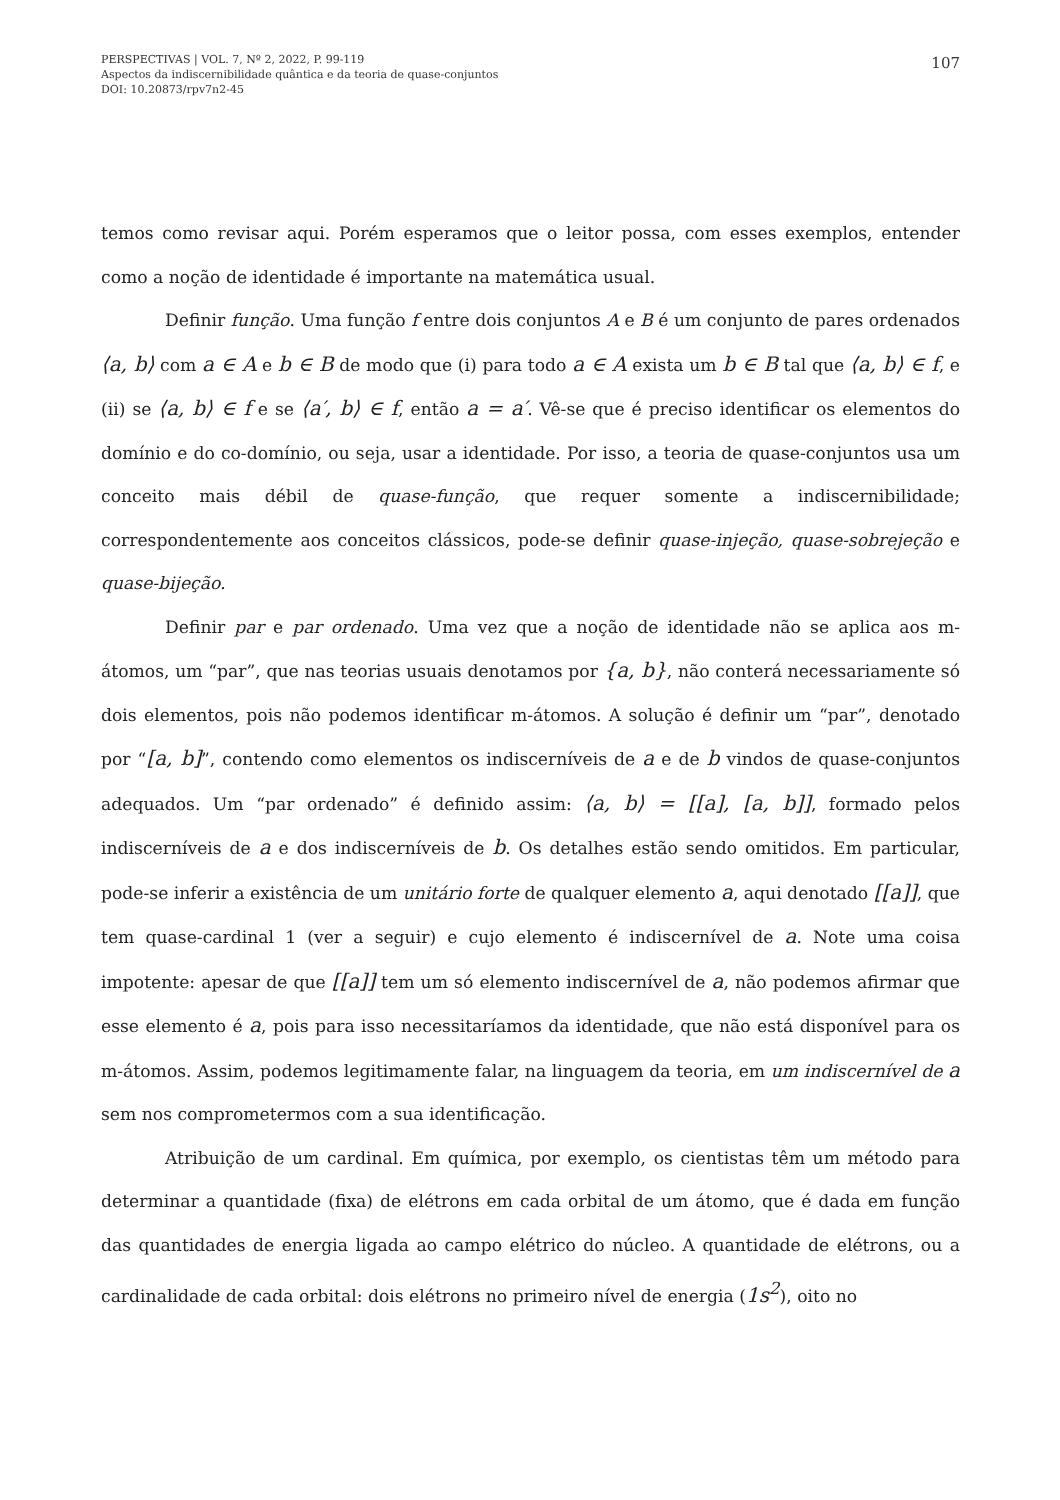PERSPECTIVAS | VOL. 7, Nº 2, 2022, P. 99-119
Aspectos da indiscernibilidade quântica e da teoria de quase-conjuntos
DOI: 10.20873/rpv7n2-45
107
temos como revisar aqui. Porém esperamos que o leitor possa, com esses exemplos, entender como a noção de identidade é importante na matemática usual.
Definir função. Uma função f entre dois conjuntos A e B é um conjunto de pares ordenados ⟨a, b⟩ com a ∈ A e b ∈ B de modo que (i) para todo a ∈ A exista um b ∈ B tal que ⟨a, b⟩ ∈ f, e (ii) se ⟨a, b⟩ ∈ f e se ⟨a′, b⟩ ∈ f, então a = a′. Vê-se que é preciso identificar os elementos do domínio e do co-domínio, ou seja, usar a identidade. Por isso, a teoria de quase-conjuntos usa um conceito mais débil de quase-função, que requer somente a indiscernibilidade; correspondentemente aos conceitos clássicos, pode-se definir quase-injeção, quase-sobrejeção e quase-bijeção.
Definir par e par ordenado. Uma vez que a noção de identidade não se aplica aos m-átomos, um “par”, que nas teorias usuais denotamos por {a, b}, não conterá necessariamente só dois elementos, pois não podemos identificar m-átomos. A solução é definir um “par”, denotado por “[a, b]”, contendo como elementos os indiscerníveis de a e de b vindos de quase-conjuntos adequados. Um “par ordenado” é definido assim: ⟨a, b⟩ = [[a], [a, b]], formado pelos indiscerníveis de a e dos indiscerníveis de b. Os detalhes estão sendo omitidos. Em particular, pode-se inferir a existência de um unitário forte de qualquer elemento a, aqui denotado [[a]], que tem quase-cardinal 1 (ver a seguir) e cujo elemento é indiscernível de a. Note uma coisa impotente: apesar de que [[a]] tem um só elemento indiscernível de a, não podemos afirmar que esse elemento é a, pois para isso necessitaríamos da identidade, que não está disponível para os m-átomos. Assim, podemos legitimamente falar, na linguagem da teoria, em um indiscernível de a sem nos comprometermos com a sua identificação.
Atribuição de um cardinal. Em química, por exemplo, os cientistas têm um método para determinar a quantidade (fixa) de elétrons em cada orbital de um átomo, que é dada em função das quantidades de energia ligada ao campo elétrico do núcleo. A quantidade de elétrons, ou a cardinalidade de cada orbital: dois elétrons no primeiro nível de energia (1s<sup>2</sup>), oito no